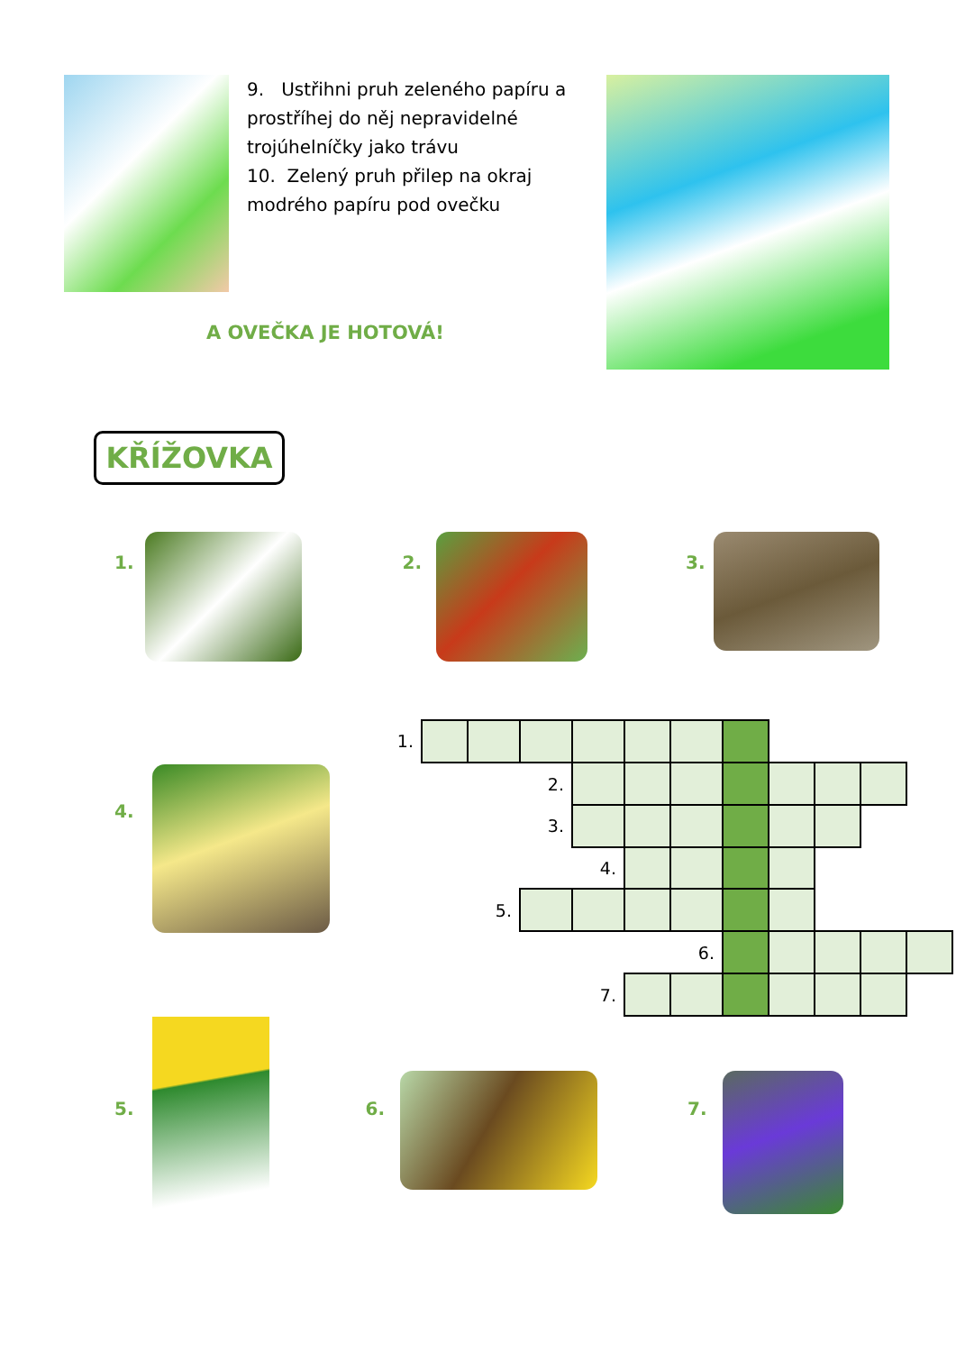9. Ustřihni pruh zeleného papíru a prostříhej do něj nepravidelné trojúhelníčky jako trávu
10. Zelený pruh přilep na okraj modrého papíru pod ovečku
A OVEČKA JE HOTOVÁ!
KŘÍŽOVKA
1. 2. 3.
4.
| 1. | | | | | | | | | | | |
| | | | 2. | | | | | | | | |
| | | | 3. | | | | | | | | |
| | | | | 4. | | | | | | | |
| | | 5. | | | | | | | | | |
| | | | | | | 6. | | | | | |
| | | | | 7. | | | | | | | |
5. 6. 7.